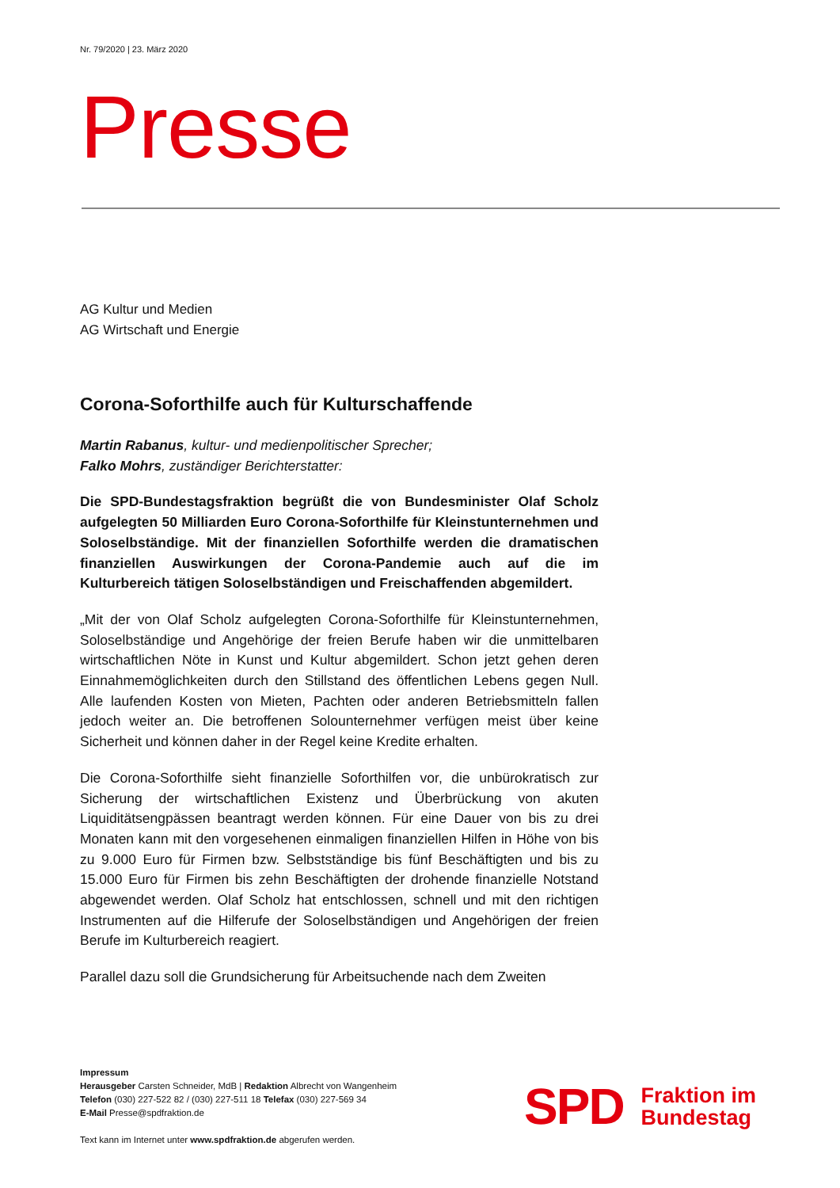Nr. 79/2020 | 23. März 2020
Presse
AG Kultur und Medien
AG Wirtschaft und Energie
Corona-Soforthilfe auch für Kulturschaffende
Martin Rabanus, kultur- und medienpolitischer Sprecher;
Falko Mohrs, zuständiger Berichterstatter:
Die SPD-Bundestagsfraktion begrüßt die von Bundesminister Olaf Scholz aufgelegten 50 Milliarden Euro Corona-Soforthilfe für Kleinstunternehmen und Soloselbständige. Mit der finanziellen Soforthilfe werden die dramatischen finanziellen Auswirkungen der Corona-Pandemie auch auf die im Kulturbereich tätigen Soloselbständigen und Freischaffenden abgemildert.
„Mit der von Olaf Scholz aufgelegten Corona-Soforthilfe für Kleinstunternehmen, Soloselbständige und Angehörige der freien Berufe haben wir die unmittelbaren wirtschaftlichen Nöte in Kunst und Kultur abgemildert. Schon jetzt gehen deren Einnahmemöglichkeiten durch den Stillstand des öffentlichen Lebens gegen Null. Alle laufenden Kosten von Mieten, Pachten oder anderen Betriebsmitteln fallen jedoch weiter an. Die betroffenen Solounternehmer verfügen meist über keine Sicherheit und können daher in der Regel keine Kredite erhalten.
Die Corona-Soforthilfe sieht finanzielle Soforthilfen vor, die unbürokratisch zur Sicherung der wirtschaftlichen Existenz und Überbrückung von akuten Liquiditätsengpässen beantragt werden können. Für eine Dauer von bis zu drei Monaten kann mit den vorgesehenen einmaligen finanziellen Hilfen in Höhe von bis zu 9.000 Euro für Firmen bzw. Selbstständige bis fünf Beschäftigten und bis zu 15.000 Euro für Firmen bis zehn Beschäftigten der drohende finanzielle Notstand abgewendet werden. Olaf Scholz hat entschlossen, schnell und mit den richtigen Instrumenten auf die Hilferufe der Soloselbständigen und Angehörigen der freien Berufe im Kulturbereich reagiert.
Parallel dazu soll die Grundsicherung für Arbeitsuchende nach dem Zweiten
Impressum
Herausgeber Carsten Schneider, MdB | Redaktion Albrecht von Wangenheim
Telefon (030) 227-522 82 / (030) 227-511 18 Telefax (030) 227-569 34
E-Mail Presse@spdfraktion.de
Text kann im Internet unter www.spdfraktion.de abgerufen werden.
SPD
Fraktion im
Bundestag